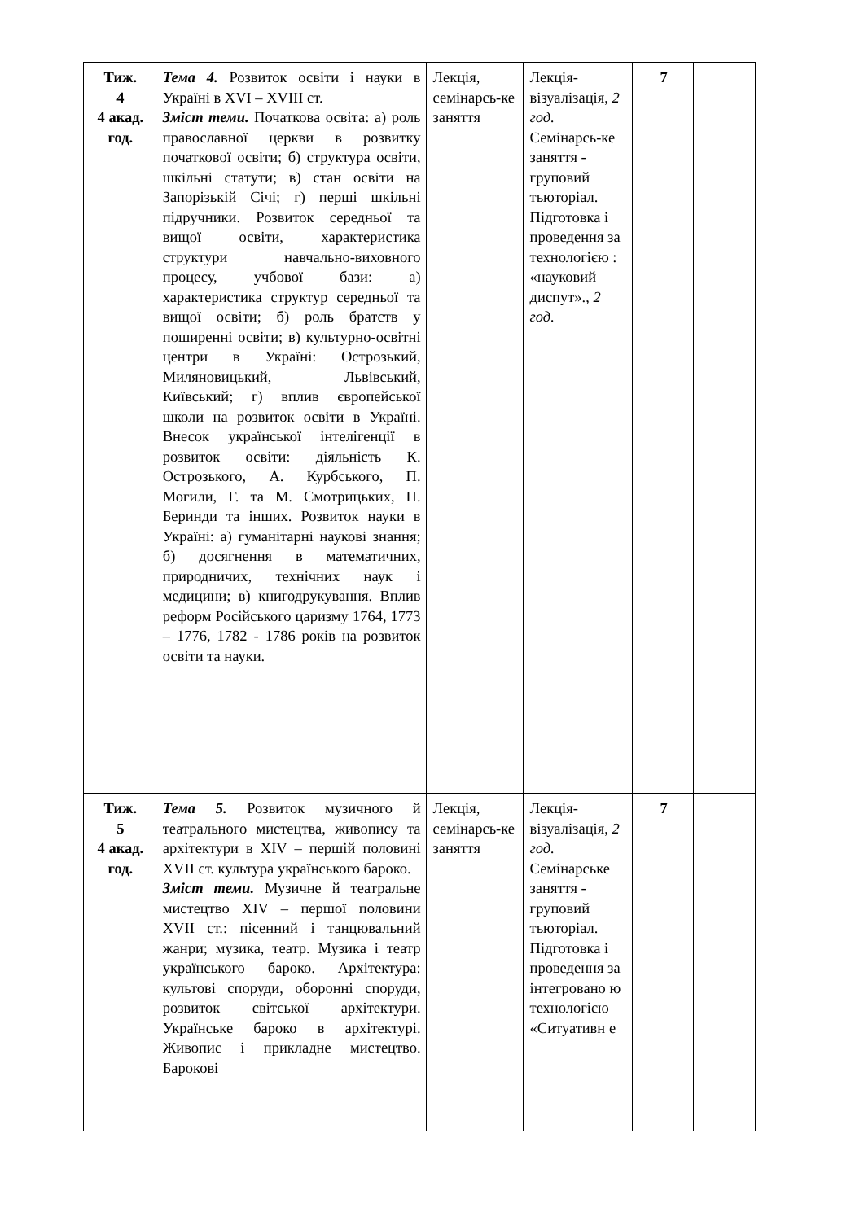| Тиж. 4 4 акад. год. | Тема 4. Розвиток освіти і науки в Україні в XVI – XVIII ст. Зміст теми. Початкова освіта: а) роль православної церкви в розвитку початкової освіти; б) структура освіти, шкільні статути; в) стан освіти на Запорізькій Січі; г) перші шкільні підручники. Розвиток середньої та вищої освіти, характеристика структури навчально-виховного процесу, учбової бази: а) характеристика структур середньої та вищої освіти; б) роль братств у поширенні освіти; в) культурно-освітні центри в Україні: Острозький, Миляновицький, Львівський, Київський; г) вплив європейської школи на розвиток освіти в Україні. Внесок української інтелігенції в розвиток освіти: діяльність К. Острозького, А. Курбського, П. Могили, Г. та М. Смотрицьких, П. Беринди та інших. Розвиток науки в Україні: а) гуманітарні наукові знання; б) досягнення в математичних, природничих, технічних наук і медицини; в) книгодрукування. Вплив реформ Російського царизму 1764, 1773 – 1776, 1782 - 1786 років на розвиток освіти та науки. | Лекція, семінарсь-ке заняття | Лекція-візуалізація, 2 год. Семінарсь-ке заняття - груповий тьюторіал. Підготовка і проведення за технологією : «науковий диспут»., 2 год. | 7 | |
| Тиж. 5 4 акад. год. | Тема 5. Розвиток музичного й театрального мистецтва, живопису та архітектури в XIV – першій половині XVII ст. культура українського бароко. Зміст теми. Музичне й театральне мистецтво XIV – першої половини XVII ст.: пісенний і танцювальний жанри; музика, театр. Музика і театр українського бароко. Архітектура: культові споруди, оборонні споруди, розвиток світської архітектури. Українське бароко в архітектурі. Живопис і прикладне мистецтво. Барокові | Лекція, семінарсь-ке заняття | Лекція-візуалізація, 2 год. Семінарське заняття - груповий тьюторіал. Підготовка і проведення за інтегровано ю технологією «Ситуативн е | 7 | |